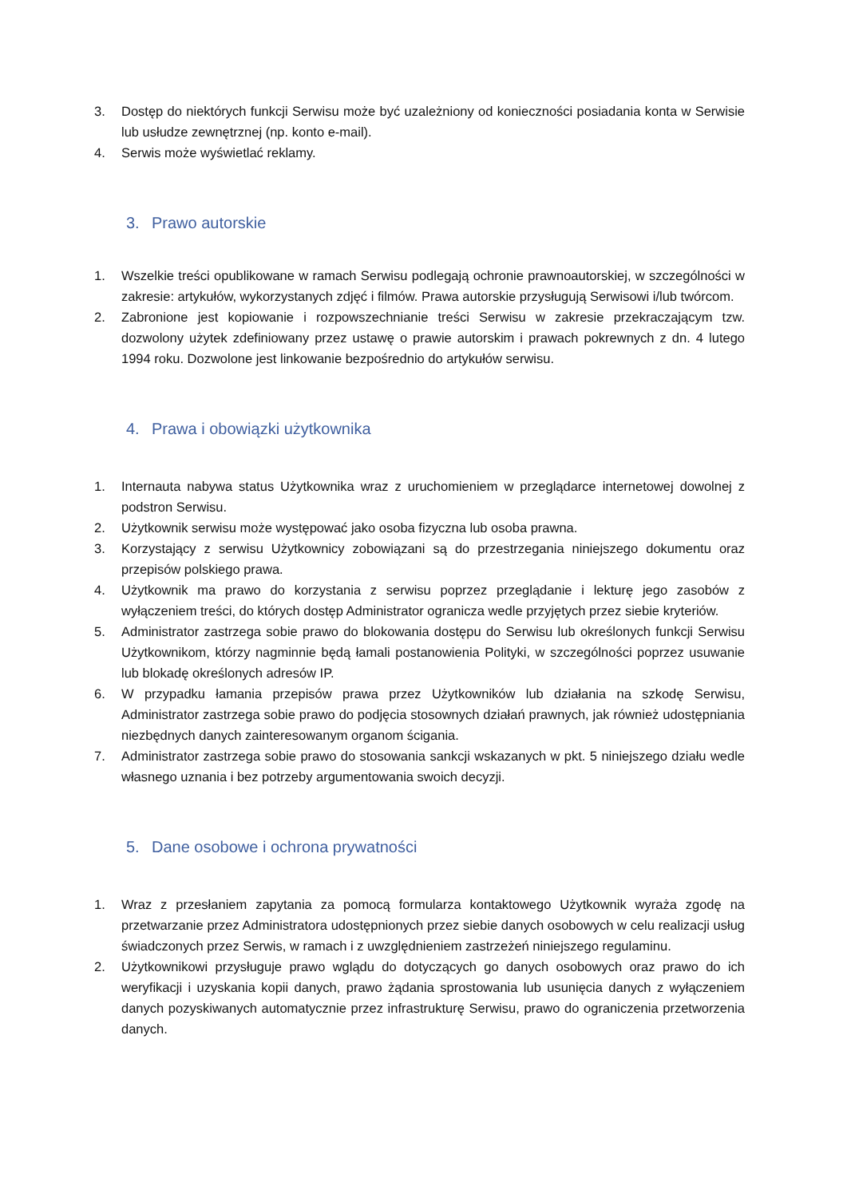3. Dostęp do niektórych funkcji Serwisu może być uzależniony od konieczności posiadania konta w Serwisie lub usłudze zewnętrznej (np. konto e-mail).
4. Serwis może wyświetlać reklamy.
3. Prawo autorskie
1. Wszelkie treści opublikowane w ramach Serwisu podlegają ochronie prawnoautorskiej, w szczególności w zakresie: artykułów, wykorzystanych zdjęć i filmów. Prawa autorskie przysługują Serwisowi i/lub twórcom.
2. Zabronione jest kopiowanie i rozpowszechnianie treści Serwisu w zakresie przekraczającym tzw. dozwolony użytek zdefiniowany przez ustawę o prawie autorskim i prawach pokrewnych z dn. 4 lutego 1994 roku. Dozwolone jest linkowanie bezpośrednio do artykułów serwisu.
4. Prawa i obowiązki użytkownika
1. Internauta nabywa status Użytkownika wraz z uruchomieniem w przeglądarce internetowej dowolnej z podstron Serwisu.
2. Użytkownik serwisu może występować jako osoba fizyczna lub osoba prawna.
3. Korzystający z serwisu Użytkownicy zobowiązani są do przestrzegania niniejszego dokumentu oraz przepisów polskiego prawa.
4. Użytkownik ma prawo do korzystania z serwisu poprzez przeglądanie i lekturę jego zasobów z wyłączeniem treści, do których dostęp Administrator ogranicza wedle przyjętych przez siebie kryteriów.
5. Administrator zastrzega sobie prawo do blokowania dostępu do Serwisu lub określonych funkcji Serwisu Użytkownikom, którzy nagminnie będą łamali postanowienia Polityki, w szczególności poprzez usuwanie lub blokadę określonych adresów IP.
6. W przypadku łamania przepisów prawa przez Użytkowników lub działania na szkodę Serwisu, Administrator zastrzega sobie prawo do podjęcia stosownych działań prawnych, jak również udostępniania niezbędnych danych zainteresowanym organom ścigania.
7. Administrator zastrzega sobie prawo do stosowania sankcji wskazanych w pkt. 5 niniejszego działu wedle własnego uznania i bez potrzeby argumentowania swoich decyzji.
5. Dane osobowe i ochrona prywatności
1. Wraz z przesłaniem zapytania za pomocą formularza kontaktowego Użytkownik wyraża zgodę na przetwarzanie przez Administratora udostępnionych przez siebie danych osobowych w celu realizacji usług świadczonych przez Serwis, w ramach i z uwzględnieniem zastrzeżeń niniejszego regulaminu.
2. Użytkownikowi przysługuje prawo wglądu do dotyczących go danych osobowych oraz prawo do ich weryfikacji i uzyskania kopii danych, prawo żądania sprostowania lub usunięcia danych z wyłączeniem danych pozyskiwanych automatycznie przez infrastrukturę Serwisu, prawo do ograniczenia przetworzenia danych.